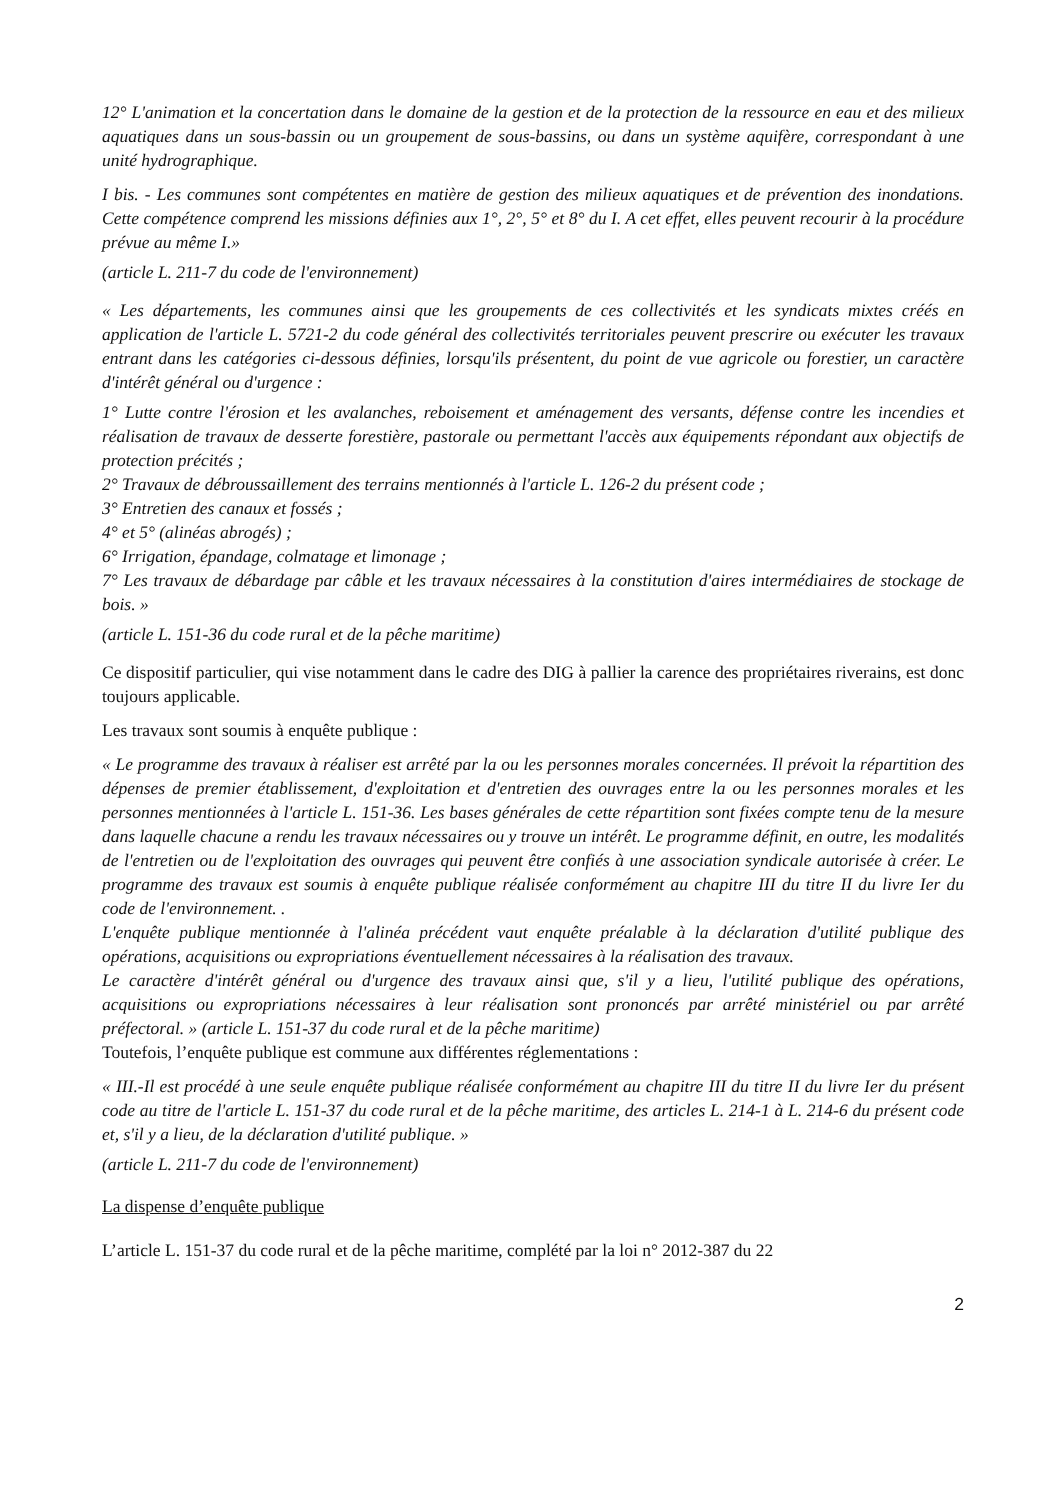12° L'animation et la concertation dans le domaine de la gestion et de la protection de la ressource en eau et des milieux aquatiques dans un sous-bassin ou un groupement de sous-bassins, ou dans un système aquifère, correspondant à une unité hydrographique.
I bis. - Les communes sont compétentes en matière de gestion des milieux aquatiques et de prévention des inondations. Cette compétence comprend les missions définies aux 1°, 2°, 5° et 8° du I. A cet effet, elles peuvent recourir à la procédure prévue au même I.»
(article L. 211-7 du code de l'environnement)
« Les départements, les communes ainsi que les groupements de ces collectivités et les syndicats mixtes créés en application de l'article L. 5721-2 du code général des collectivités territoriales peuvent prescrire ou exécuter les travaux entrant dans les catégories ci-dessous définies, lorsqu'ils présentent, du point de vue agricole ou forestier, un caractère d'intérêt général ou d'urgence :
1° Lutte contre l'érosion et les avalanches, reboisement et aménagement des versants, défense contre les incendies et réalisation de travaux de desserte forestière, pastorale ou permettant l'accès aux équipements répondant aux objectifs de protection précités ;
2° Travaux de débroussaillement des terrains mentionnés à l'article L. 126-2 du présent code ;
3° Entretien des canaux et fossés ;
4° et 5° (alinéas abrogés) ;
6° Irrigation, épandage, colmatage et limonage ;
7° Les travaux de débardage par câble et les travaux nécessaires à la constitution d'aires intermédiaires de stockage de bois. »
(article L. 151-36 du code rural et de la pêche maritime)
Ce dispositif particulier, qui vise notamment dans le cadre des DIG à pallier la carence des propriétaires riverains, est donc toujours applicable.
Les travaux sont soumis à enquête publique :
« Le programme des travaux à réaliser est arrêté par la ou les personnes morales concernées. Il prévoit la répartition des dépenses de premier établissement, d'exploitation et d'entretien des ouvrages entre la ou les personnes morales et les personnes mentionnées à l'article L. 151-36. Les bases générales de cette répartition sont fixées compte tenu de la mesure dans laquelle chacune a rendu les travaux nécessaires ou y trouve un intérêt. Le programme définit, en outre, les modalités de l'entretien ou de l'exploitation des ouvrages qui peuvent être confiés à une association syndicale autorisée à créer. Le programme des travaux est soumis à enquête publique réalisée conformément au chapitre III du titre II du livre Ier du code de l'environnement. .
L'enquête publique mentionnée à l'alinéa précédent vaut enquête préalable à la déclaration d'utilité publique des opérations, acquisitions ou expropriations éventuellement nécessaires à la réalisation des travaux.
Le caractère d'intérêt général ou d'urgence des travaux ainsi que, s'il y a lieu, l'utilité publique des opérations, acquisitions ou expropriations nécessaires à leur réalisation sont prononcés par arrêté ministériel ou par arrêté préfectoral. » (article L. 151-37 du code rural et de la pêche maritime)
Toutefois, l’enquête publique est commune aux différentes réglementations :
« III.-Il est procédé à une seule enquête publique réalisée conformément au chapitre III du titre II du livre Ier du présent code au titre de l'article L. 151-37 du code rural et de la pêche maritime, des articles L. 214-1 à L. 214-6 du présent code et, s'il y a lieu, de la déclaration d'utilité publique. »
(article L. 211-7 du code de l'environnement)
La dispense d’enquête publique
L’article L. 151-37 du code rural et de la pêche maritime, complété par la loi n° 2012-387 du 22
2